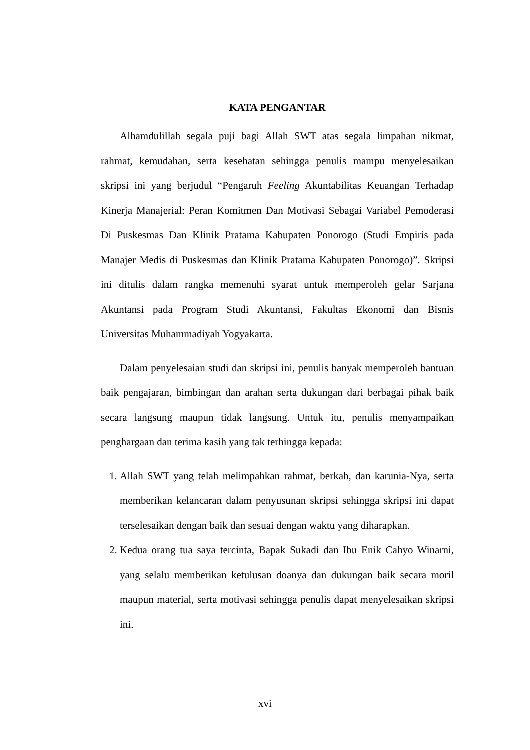KATA PENGANTAR
Alhamdulillah segala puji bagi Allah SWT atas segala limpahan nikmat, rahmat, kemudahan, serta kesehatan sehingga penulis mampu menyelesaikan skripsi ini yang berjudul “Pengaruh Feeling Akuntabilitas Keuangan Terhadap Kinerja Manajerial: Peran Komitmen Dan Motivasi Sebagai Variabel Pemoderasi Di Puskesmas Dan Klinik Pratama Kabupaten Ponorogo (Studi Empiris pada Manajer Medis di Puskesmas dan Klinik Pratama Kabupaten Ponorogo)”. Skripsi ini ditulis dalam rangka memenuhi syarat untuk memperoleh gelar Sarjana Akuntansi pada Program Studi Akuntansi, Fakultas Ekonomi dan Bisnis Universitas Muhammadiyah Yogyakarta.
Dalam penyelesaian studi dan skripsi ini, penulis banyak memperoleh bantuan baik pengajaran, bimbingan dan arahan serta dukungan dari berbagai pihak baik secara langsung maupun tidak langsung. Untuk itu, penulis menyampaikan penghargaan dan terima kasih yang tak terhingga kepada:
1. Allah SWT yang telah melimpahkan rahmat, berkah, dan karunia-Nya, serta memberikan kelancaran dalam penyusunan skripsi sehingga skripsi ini dapat terselesaikan dengan baik dan sesuai dengan waktu yang diharapkan.
2. Kedua orang tua saya tercinta, Bapak Sukadi dan Ibu Enik Cahyo Winarni, yang selalu memberikan ketulusan doanya dan dukungan baik secara moril maupun material, serta motivasi sehingga penulis dapat menyelesaikan skripsi ini.
xvi